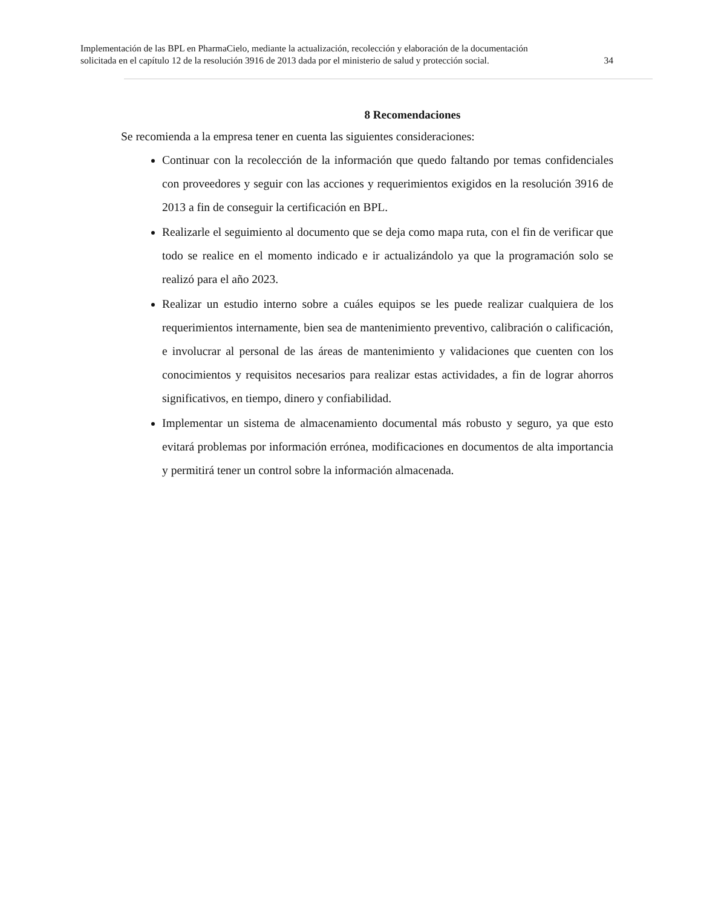Implementación de las BPL en PharmaCielo, mediante la actualización, recolección y elaboración de la documentación
solicitada en el capítulo 12 de la resolución 3916 de 2013 dada por el ministerio de salud y protección social. 34
8 Recomendaciones
Se recomienda a la empresa tener en cuenta las siguientes consideraciones:
Continuar con la recolección de la información que quedo faltando por temas confidenciales con proveedores y seguir con las acciones y requerimientos exigidos en la resolución 3916 de 2013 a fin de conseguir la certificación en BPL.
Realizarle el seguimiento al documento que se deja como mapa ruta, con el fin de verificar que todo se realice en el momento indicado e ir actualizándolo ya que la programación solo se realizó para el año 2023.
Realizar un estudio interno sobre a cuáles equipos se les puede realizar cualquiera de los requerimientos internamente, bien sea de mantenimiento preventivo, calibración o calificación, e involucrar al personal de las áreas de mantenimiento y validaciones que cuenten con los conocimientos y requisitos necesarios para realizar estas actividades, a fin de lograr ahorros significativos, en tiempo, dinero y confiabilidad.
Implementar un sistema de almacenamiento documental más robusto y seguro, ya que esto evitará problemas por información errónea, modificaciones en documentos de alta importancia y permitirá tener un control sobre la información almacenada.